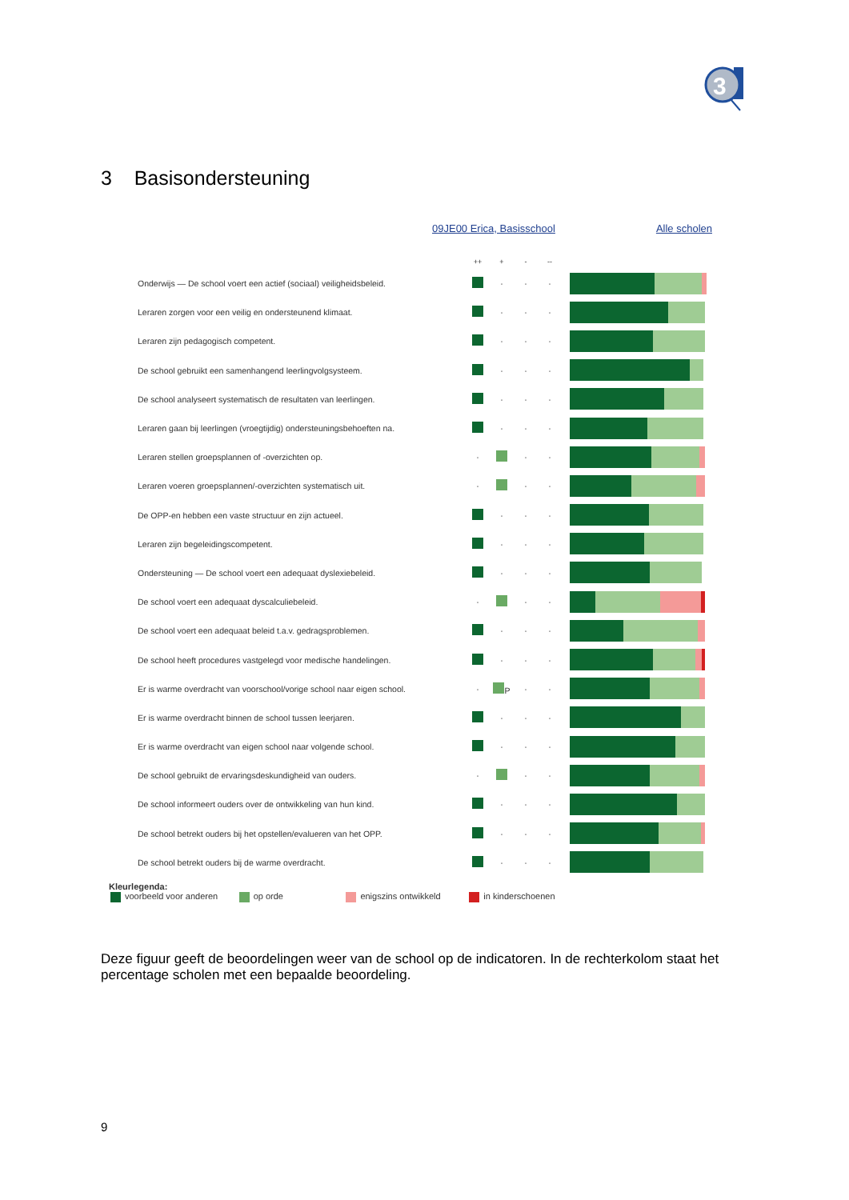3
3 Basisondersteuning
09JE00 Erica, Basisschool Alle scholen
| | ++ | + | - | -- | |
| --- | --- | --- | --- | --- | --- |
| Onderwijs — De school voert een actief (sociaal) veiligheidsbeleid. | | · | · | · | |
| Leraren zorgen voor een veilig en ondersteunend klimaat. | | · | · | · | |
| Leraren zijn pedagogisch competent. | | · | · | · | |
| De school gebruikt een samenhangend leerlingvolgsysteem. | | · | · | · | |
| De school analyseert systematisch de resultaten van leerlingen. | | · | · | · | |
| Leraren gaan bij leerlingen (vroegtijdig) ondersteuningsbehoeften na. | | · | · | · | |
| Leraren stellen groepsplannen of -overzichten op. | · | | · | · | |
| Leraren voeren groepsplannen/-overzichten systematisch uit. | · | | · | · | |
| De OPP-en hebben een vaste structuur en zijn actueel. | | · | · | · | |
| Leraren zijn begeleidingscompetent. | | · | · | · | |
| Ondersteuning — De school voert een adequaat dyslexiebeleid. | | · | · | · | |
| De school voert een adequaat dyscalculiebeleid. | · | | · | · | |
| De school voert een adequaat beleid t.a.v. gedragsproblemen. | | · | · | · | |
| De school heeft procedures vastgelegd voor medische handelingen. | | · | · | · | |
| Er is warme overdracht van voorschool/vorige school naar eigen school. | · | P | · | · | |
| Er is warme overdracht binnen de school tussen leerjaren. | | · | · | · | |
| Er is warme overdracht van eigen school naar volgende school. | | · | · | · | |
| De school gebruikt de ervaringsdeskundigheid van ouders. | · | | · | · | |
| De school informeert ouders over de ontwikkeling van hun kind. | | · | · | · | |
| De school betrekt ouders bij het opstellen/evalueren van het OPP. | | · | · | · | |
| De school betrekt ouders bij de warme overdracht. | | · | · | · | |
Kleurlegenda:
voorbeeld voor anderen op orde enigszins ontwikkeld in kinderschoenen
Deze figuur geeft de beoordelingen weer van de school op de indicatoren. In de rechterkolom staat het percentage scholen met een bepaalde beoordeling.
9